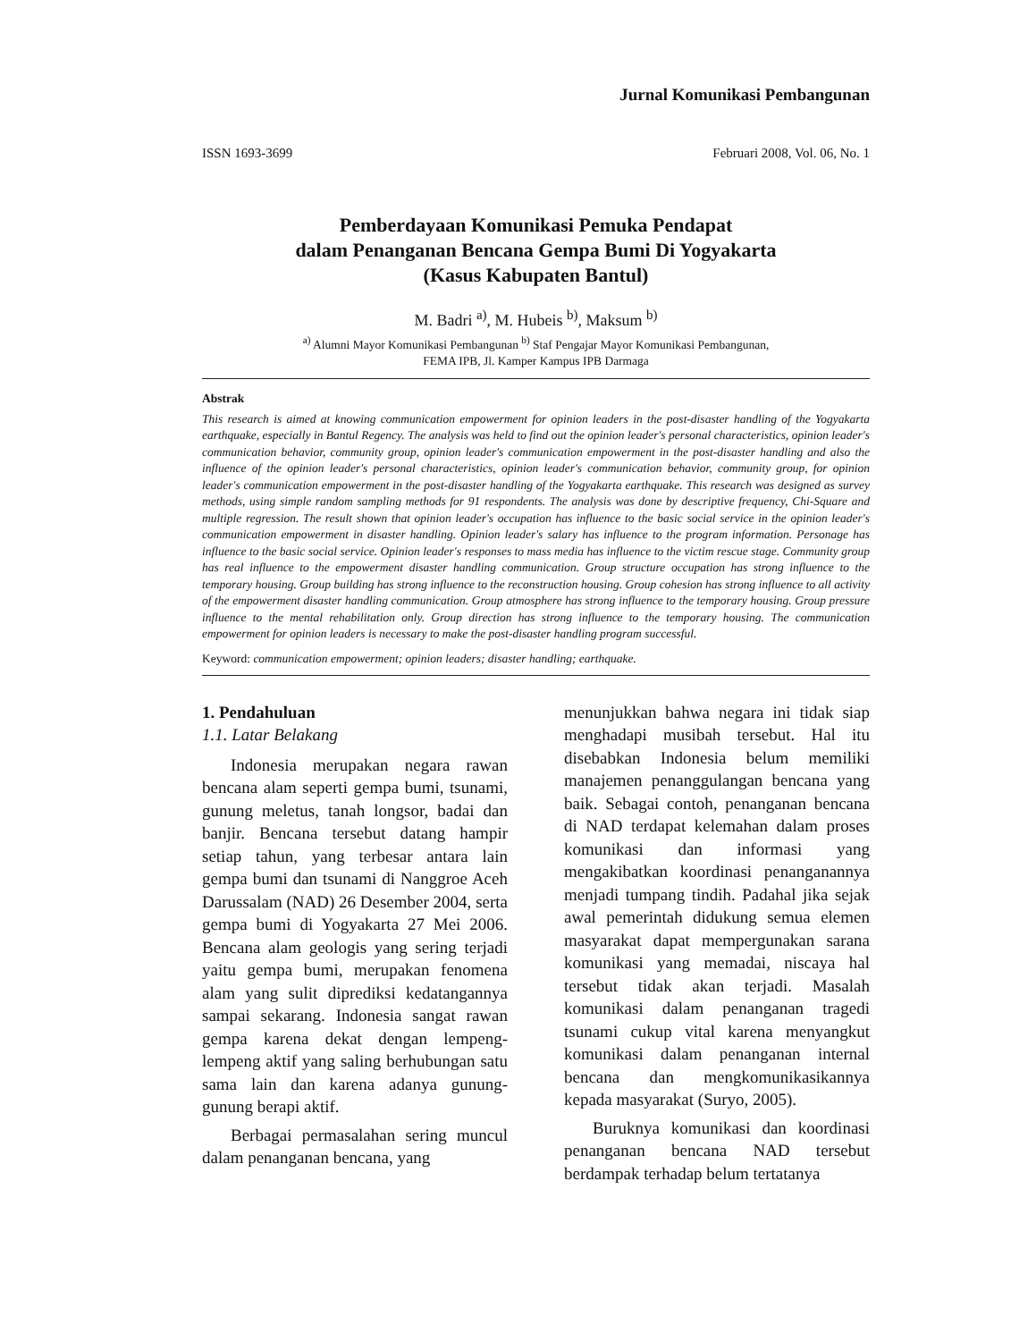Jurnal Komunikasi Pembangunan
ISSN 1693-3699 Februari 2008, Vol. 06, No. 1
Pemberdayaan Komunikasi Pemuka Pendapat
dalam Penanganan Bencana Gempa Bumi Di Yogyakarta
(Kasus Kabupaten Bantul)
M. Badri <sup>a)</sup>, M. Hubeis <sup>b)</sup>, Maksum <sup>b)</sup>
<sup>a)</sup> Alumni Mayor Komunikasi Pembangunan <sup>b)</sup> Staf Pengajar Mayor Komunikasi Pembangunan,
FEMA IPB, Jl. Kamper Kampus IPB Darmaga
Abstrak
This research is aimed at knowing communication empowerment for opinion leaders in the post-disaster handling of the Yogyakarta earthquake, especially in Bantul Regency. The analysis was held to find out the opinion leader's personal characteristics, opinion leader's communication behavior, community group, opinion leader's communication empowerment in the post-disaster handling and also the influence of the opinion leader's personal characteristics, opinion leader's communication behavior, community group, for opinion leader's communication empowerment in the post-disaster handling of the Yogyakarta earthquake. This research was designed as survey methods, using simple random sampling methods for 91 respondents. The analysis was done by descriptive frequency, Chi-Square and multiple regression. The result shown that opinion leader's occupation has influence to the basic social service in the opinion leader's communication empowerment in disaster handling. Opinion leader's salary has influence to the program information. Personage has influence to the basic social service. Opinion leader's responses to mass media has influence to the victim rescue stage. Community group has real influence to the empowerment disaster handling communication. Group structure occupation has strong influence to the temporary housing. Group building has strong influence to the reconstruction housing. Group cohesion has strong influence to all activity of the empowerment disaster handling communication. Group atmosphere has strong influence to the temporary housing. Group pressure influence to the mental rehabilitation only. Group direction has strong influence to the temporary housing. The communication empowerment for opinion leaders is necessary to make the post-disaster handling program successful.
Keyword: communication empowerment; opinion leaders; disaster handling; earthquake.
1. Pendahuluan
1.1. Latar Belakang
Indonesia merupakan negara rawan bencana alam seperti gempa bumi, tsunami, gunung meletus, tanah longsor, badai dan banjir. Bencana tersebut datang hampir setiap tahun, yang terbesar antara lain gempa bumi dan tsunami di Nanggroe Aceh Darussalam (NAD) 26 Desember 2004, serta gempa bumi di Yogyakarta 27 Mei 2006. Bencana alam geologis yang sering terjadi yaitu gempa bumi, merupakan fenomena alam yang sulit diprediksi kedatangannya sampai sekarang. Indonesia sangat rawan gempa karena dekat dengan lempeng-lempeng aktif yang saling berhubungan satu sama lain dan karena adanya gunung-gunung berapi aktif.
Berbagai permasalahan sering muncul dalam penanganan bencana, yang
menunjukkan bahwa negara ini tidak siap menghadapi musibah tersebut. Hal itu disebabkan Indonesia belum memiliki manajemen penanggulangan bencana yang baik. Sebagai contoh, penanganan bencana di NAD terdapat kelemahan dalam proses komunikasi dan informasi yang mengakibatkan koordinasi penanganannya menjadi tumpang tindih. Padahal jika sejak awal pemerintah didukung semua elemen masyarakat dapat mempergunakan sarana komunikasi yang memadai, niscaya hal tersebut tidak akan terjadi. Masalah komunikasi dalam penanganan tragedi tsunami cukup vital karena menyangkut komunikasi dalam penanganan internal bencana dan mengkomunikasikannya kepada masyarakat (Suryo, 2005).
Buruknya komunikasi dan koordinasi penanganan bencana NAD tersebut berdampak terhadap belum tertatanya